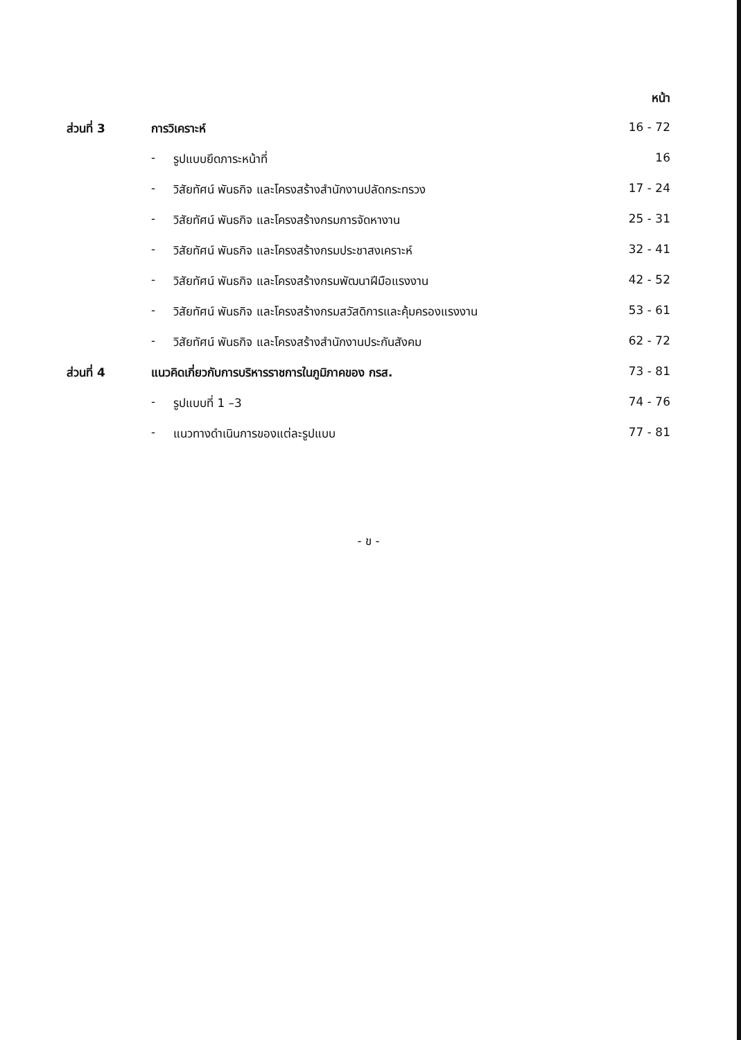| | | | หน้า |
| --- | --- | --- | --- |
| ส่วนที่ 3 | การวิเคราะห์ | | 16 - 72 |
| | - | รูปแบบยึดภาระหน้าที่ | 16 |
| | - | วิสัยทัศน์ พันธกิจ และโครงสร้างสำนักงานปลัดกระทรวง | 17 - 24 |
| | - | วิสัยทัศน์ พันธกิจ และโครงสร้างกรมการจัดหางาน | 25 - 31 |
| | - | วิสัยทัศน์ พันธกิจ และโครงสร้างกรมประชาสงเคราะห์ | 32 - 41 |
| | - | วิสัยทัศน์ พันธกิจ และโครงสร้างกรมพัฒนาฝีมือแรงงาน | 42 - 52 |
| | - | วิสัยทัศน์ พันธกิจ และโครงสร้างกรมสวัสดิการและคุ้มครองแรงงาน | 53 - 61 |
| | - | วิสัยทัศน์ พันธกิจ และโครงสร้างสำนักงานประกันสังคม | 62 - 72 |
| ส่วนที่ 4 | แนวคิดเกี่ยวกับการบริหารราชการในภูมิภาคของ กรส. | | 73 - 81 |
| | - | รูปแบบที่ 1 –3 | 74 - 76 |
| | - | แนวทางดำเนินการของแต่ละรูปแบบ | 77 - 81 |
- ข -